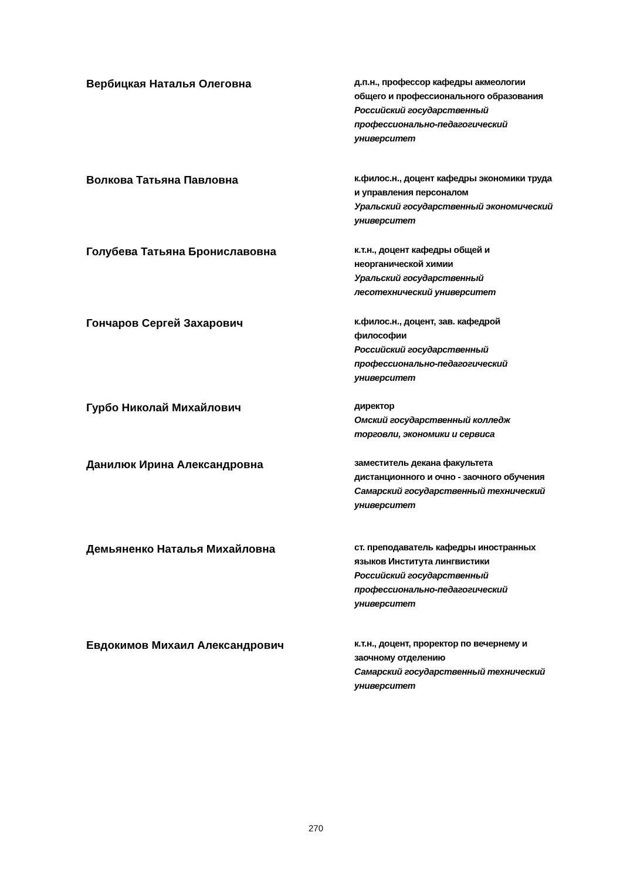Вербицкая Наталья Олеговна
д.п.н., профессор кафедры акмеологии общего и профессионального образования
Российский государственный профессионально-педагогический университет
Волкова Татьяна Павловна
к.филос.н., доцент кафедры экономики труда и управления персоналом
Уральский государственный экономический университет
Голубева Татьяна Брониславовна
к.т.н., доцент кафедры общей и неорганической химии
Уральский государственный лесотехнический университет
Гончаров Сергей Захарович
к.филос.н., доцент, зав. кафедрой философии
Российский государственный профессионально-педагогический университет
Гурбо Николай Михайлович
директор
Омский государственный колледж торговли, экономики и сервиса
Данилюк Ирина Александровна
заместитель декана факультета дистанционного и очно - заочного обучения
Самарский государственный технический университет
Демьяненко Наталья Михайловна
ст. преподаватель кафедры иностранных языков Института лингвистики
Российский государственный профессионально-педагогический университет
Евдокимов Михаил Александрович
к.т.н., доцент, проректор по вечернему и заочному отделению
Самарский государственный технический университет
270